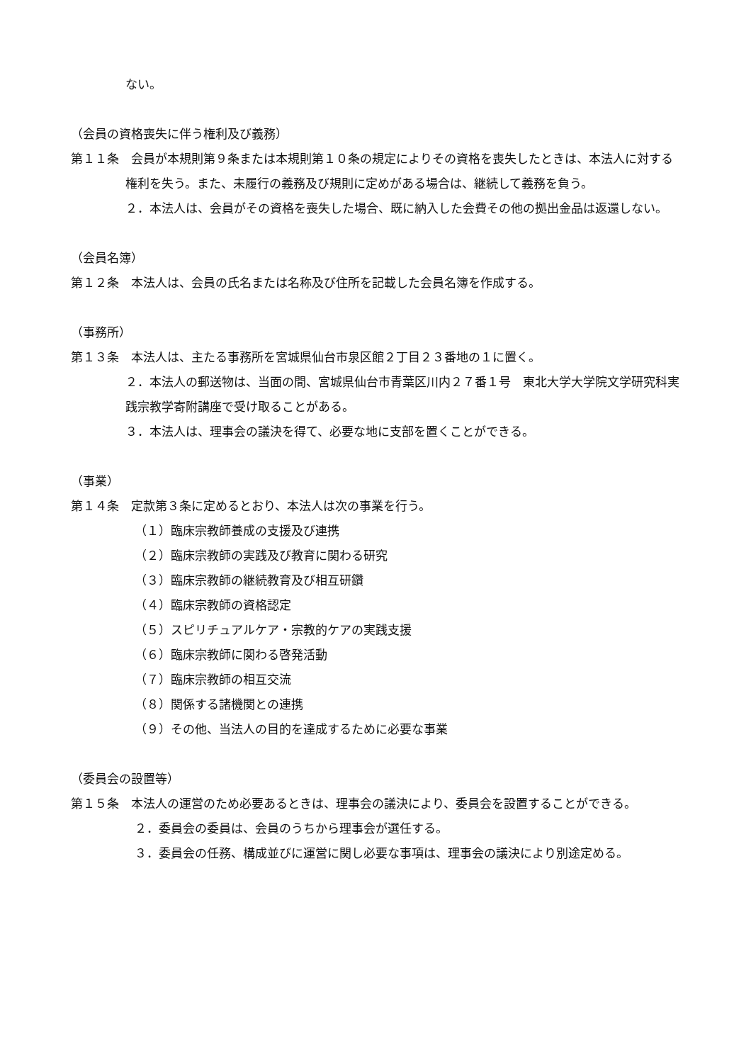ない。
（会員の資格喪失に伴う権利及び義務）
第１１条　会員が本規則第９条または本規則第１０条の規定によりその資格を喪失したときは、本法人に対する権利を失う。また、未履行の義務及び規則に定めがある場合は、継続して義務を負う。
２．本法人は、会員がその資格を喪失した場合、既に納入した会費その他の拠出金品は返還しない。
（会員名簿）
第１２条　本法人は、会員の氏名または名称及び住所を記載した会員名簿を作成する。
（事務所）
第１３条　本法人は、主たる事務所を宮城県仙台市泉区館２丁目２３番地の１に置く。
２．本法人の郵送物は、当面の間、宮城県仙台市青葉区川内２７番１号　東北大学大学院文学研究科実践宗教学寄附講座で受け取ることがある。
３．本法人は、理事会の議決を得て、必要な地に支部を置くことができる。
（事業）
第１４条　定款第３条に定めるとおり、本法人は次の事業を行う。
（１）臨床宗教師養成の支援及び連携
（２）臨床宗教師の実践及び教育に関わる研究
（３）臨床宗教師の継続教育及び相互研鑽
（４）臨床宗教師の資格認定
（５）スピリチュアルケア・宗教的ケアの実践支援
（６）臨床宗教師に関わる啓発活動
（７）臨床宗教師の相互交流
（８）関係する諸機関との連携
（９）その他、当法人の目的を達成するために必要な事業
（委員会の設置等）
第１５条　本法人の運営のため必要あるときは、理事会の議決により、委員会を設置することができる。
２．委員会の委員は、会員のうちから理事会が選任する。
３．委員会の任務、構成並びに運営に関し必要な事項は、理事会の議決により別途定める。